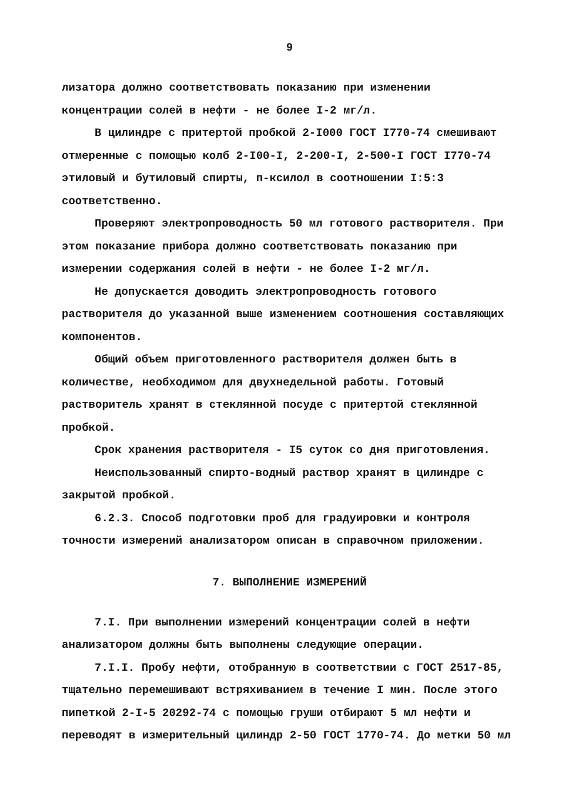9
лизатора должно соответствовать показанию при изменении концентрации солей в нефти - не более I-2 мг/л.
В цилиндре с притертой пробкой 2-I000 ГОСТ I770-74 смешивают отмеренные с помощью колб 2-I00-I, 2-200-I, 2-500-I ГОСТ I770-74 этиловый и бутиловый спирты, п-ксилол в соотношении I:5:3 соответственно.
Проверяют электропроводность 50 мл готового растворителя. При этом показание прибора должно соответствовать показанию при измерении содержания солей в нефти - не более I-2 мг/л.
Не допускается доводить электропроводность готового растворителя до указанной выше изменением соотношения составляющих компонентов.
Общий объем приготовленного растворителя должен быть в количестве, необходимом для двухнедельной работы. Готовый растворитель хранят в стеклянной посуде с притертой стеклянной пробкой.
Срок хранения растворителя - I5 суток со дня приготовления.
Неиспользованный спирто-водный раствор хранят в цилиндре с закрытой пробкой.
6.2.3. Способ подготовки проб для градуировки и контроля точности измерений анализатором описан в справочном приложении.
7. ВЫПОЛНЕНИЕ ИЗМЕРЕНИЙ
7.I. При выполнении измерений концентрации солей в нефти анализатором должны быть выполнены следующие операции.
7.I.I. Пробу нефти, отобранную в соответствии с ГОСТ 2517-85, тщательно перемешивают встряхиванием в течение I мин. После этого пипеткой 2-I-5 20292-74 с помощью груши отбирают 5 мл нефти и переводят в измерительный цилиндр 2-50 ГОСТ 1770-74. До метки 50 мл